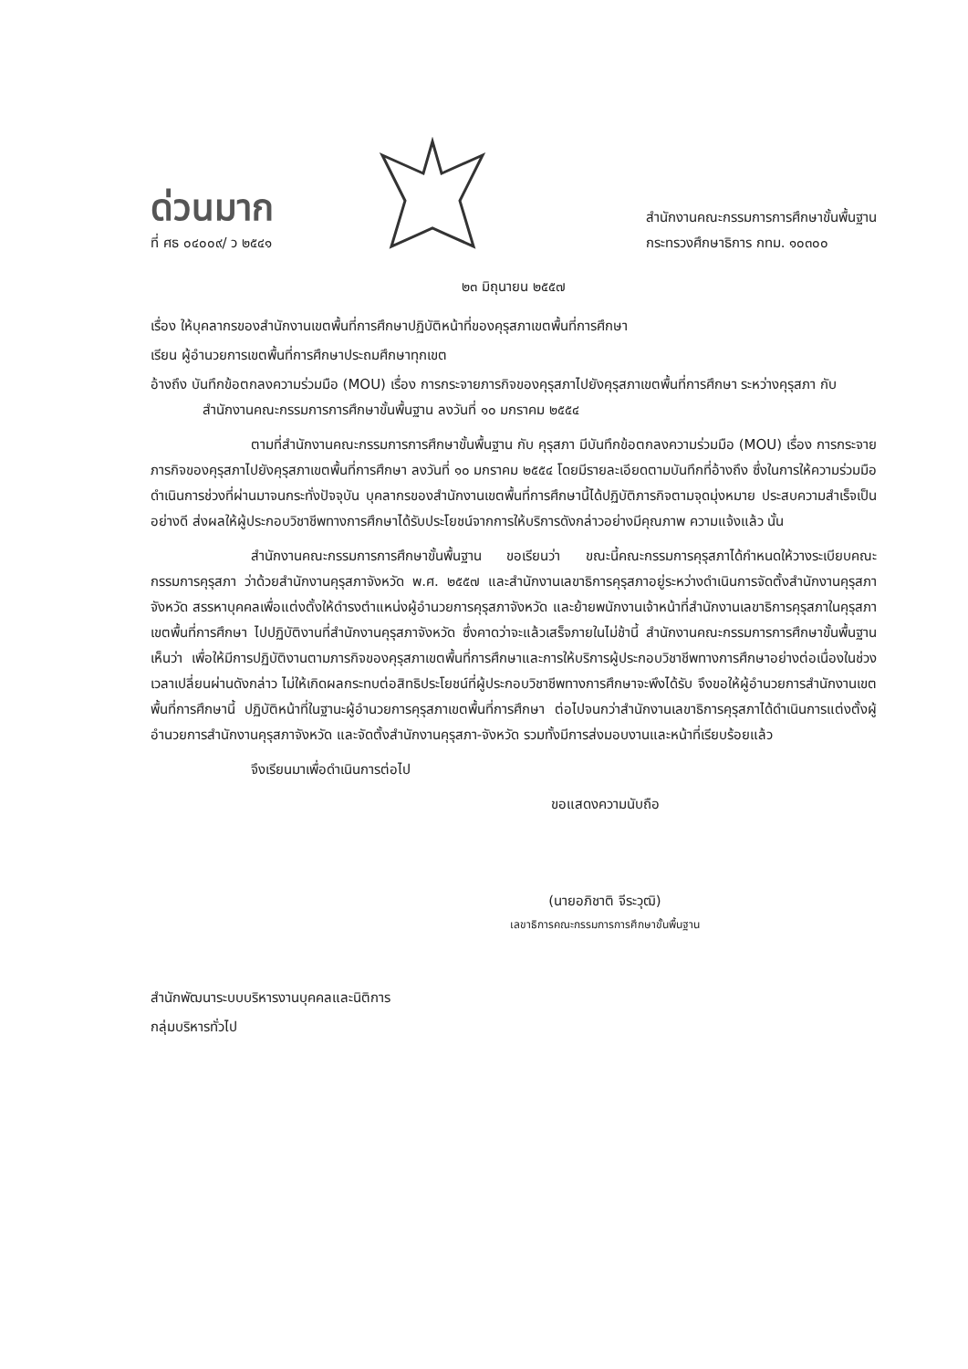ด่วนมาก
ที่ ศธ ๐๔๐๐๙/ ว ๒๕๔๑
สำนักงานคณะกรรมการการศึกษาขั้นพื้นฐาน
กระทรวงศึกษาธิการ กทม. ๑๐๓๐๐
๒๓ มิถุนายน ๒๕๕๗
เรื่อง ให้บุคลากรของสำนักงานเขตพื้นที่การศึกษาปฏิบัติหน้าที่ของคุรุสภาเขตพื้นที่การศึกษา
เรียน ผู้อำนวยการเขตพื้นที่การศึกษาประถมศึกษาทุกเขต
อ้างถึง บันทึกข้อตกลงความร่วมมือ (MOU) เรื่อง การกระจายภารกิจของคุรุสภาไปยังคุรุสภาเขตพื้นที่การศึกษา ระหว่างคุรุสภา กับสำนักงานคณะกรรมการการศึกษาขั้นพื้นฐาน ลงวันที่ ๑๐ มกราคม ๒๕๕๔
ตามที่สำนักงานคณะกรรมการการศึกษาขั้นพื้นฐาน กับ คุรุสภา มีบันทึกข้อตกลงความร่วมมือ (MOU) เรื่อง การกระจายภารกิจของคุรุสภาไปยังคุรุสภาเขตพื้นที่การศึกษา ลงวันที่ ๑๐ มกราคม ๒๕๕๔ โดยมีรายละเอียดตามบันทึกที่อ้างถึง ซึ่งในการให้ความร่วมมือดำเนินการช่วงที่ผ่านมาจนกระทั่งปัจจุบัน บุคลากรของสำนักงานเขตพื้นที่การศึกษานี้ได้ปฏิบัติภารกิจตามจุดมุ่งหมาย ประสบความสำเร็จเป็นอย่างดี ส่งผลให้ผู้ประกอบวิชาชีพทางการศึกษาได้รับประโยชน์จากการให้บริการดังกล่าวอย่างมีคุณภาพ ความแจ้งแล้ว นั้น
สำนักงานคณะกรรมการการศึกษาขั้นพื้นฐาน ขอเรียนว่า ขณะนี้คณะกรรมการคุรุสภาได้กำหนดให้วางระเบียบคณะกรรมการคุรุสภา ว่าด้วยสำนักงานคุรุสภาจังหวัด พ.ศ. ๒๕๕๗ และสำนักงานเลขาธิการคุรุสภาอยู่ระหว่างดำเนินการจัดตั้งสำนักงานคุรุสภาจังหวัด สรรหาบุคคลเพื่อแต่งตั้งให้ดำรงตำแหน่งผู้อำนวยการคุรุสภาจังหวัด และย้ายพนักงานเจ้าหน้าที่สำนักงานเลขาธิการคุรุสภาในคุรุสภาเขตพื้นที่การศึกษา ไปปฏิบัติงานที่สำนักงานคุรุสภาจังหวัด ซึ่งคาดว่าจะแล้วเสร็จภายในไม่ช้านี้ สำนักงานคณะกรรมการการศึกษาขั้นพื้นฐาน เห็นว่า เพื่อให้มีการปฏิบัติงานตามภารกิจของคุรุสภาเขตพื้นที่การศึกษาและการให้บริการผู้ประกอบวิชาชีพทางการศึกษาอย่างต่อเนื่องในช่วงเวลาเปลี่ยนผ่านดังกล่าว ไม่ให้เกิดผลกระทบต่อสิทธิประโยชน์ที่ผู้ประกอบวิชาชีพทางการศึกษาจะพึงได้รับ จึงขอให้ผู้อำนวยการสำนักงานเขตพื้นที่การศึกษานี้ ปฏิบัติหน้าที่ในฐานะผู้อำนวยการคุรุสภาเขตพื้นที่การศึกษา ต่อไปจนกว่าสำนักงานเลขาธิการคุรุสภาได้ดำเนินการแต่งตั้งผู้อำนวยการสำนักงานคุรุสภาจังหวัด และจัดตั้งสำนักงานคุรุสภา-จังหวัด รวมทั้งมีการส่งมอบงานและหน้าที่เรียบร้อยแล้ว
จึงเรียนมาเพื่อดำเนินการต่อไป
ขอแสดงความนับถือ
(นายอภิชาติ จีระวุฒิ)
เลขาธิการคณะกรรมการการศึกษาขั้นพื้นฐาน
สำนักพัฒนาระบบบริหารงานบุคคลและนิติการ
กลุ่มบริหารทั่วไป